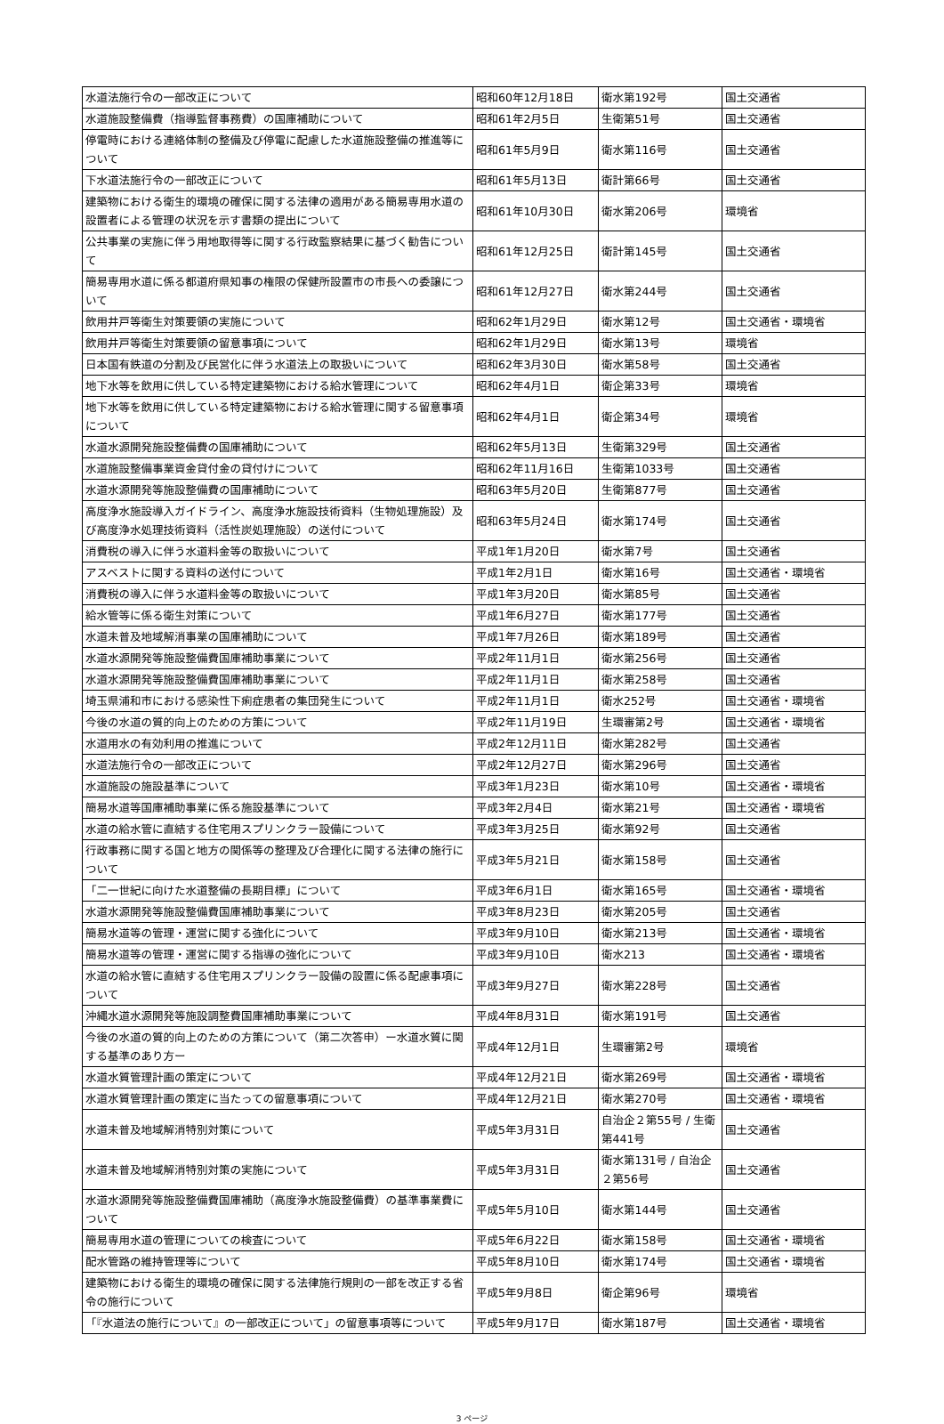| 水道法施行令の一部改正について | 昭和60年12月18日 | 衛水第192号 | 国土交通省 |
| 水道施設整備費（指導監督事務費）の国庫補助について | 昭和61年2月5日 | 生衛第51号 | 国土交通省 |
| 停電時における連絡体制の整備及び停電に配慮した水道施設整備の推進等について | 昭和61年5月9日 | 衛水第116号 | 国土交通省 |
| 下水道法施行令の一部改正について | 昭和61年5月13日 | 衛計第66号 | 国土交通省 |
| 建築物における衛生的環境の確保に関する法律の適用がある簡易専用水道の設置者による管理の状況を示す書類の提出について | 昭和61年10月30日 | 衛水第206号 | 環境省 |
| 公共事業の実施に伴う用地取得等に関する行政監察結果に基づく勧告について | 昭和61年12月25日 | 衛計第145号 | 国土交通省 |
| 簡易専用水道に係る都道府県知事の権限の保健所設置市の市長への委譲について | 昭和61年12月27日 | 衛水第244号 | 国土交通省 |
| 飲用井戸等衛生対策要領の実施について | 昭和62年1月29日 | 衛水第12号 | 国土交通省・環境省 |
| 飲用井戸等衛生対策要領の留意事項について | 昭和62年1月29日 | 衛水第13号 | 環境省 |
| 日本国有鉄道の分割及び民営化に伴う水道法上の取扱いについて | 昭和62年3月30日 | 衛水第58号 | 国土交通省 |
| 地下水等を飲用に供している特定建築物における給水管理について | 昭和62年4月1日 | 衛企第33号 | 環境省 |
| 地下水等を飲用に供している特定建築物における給水管理に関する留意事項について | 昭和62年4月1日 | 衛企第34号 | 環境省 |
| 水道水源開発施設整備費の国庫補助について | 昭和62年5月13日 | 生衛第329号 | 国土交通省 |
| 水道施設整備事業資金貸付金の貸付けについて | 昭和62年11月16日 | 生衛第1033号 | 国土交通省 |
| 水道水源開発等施設整備費の国庫補助について | 昭和63年5月20日 | 生衛第877号 | 国土交通省 |
| 高度浄水施設導入ガイドライン、高度浄水施設技術資料（生物処理施設）及び高度浄水処理技術資料（活性炭処理施設）の送付について | 昭和63年5月24日 | 衛水第174号 | 国土交通省 |
| 消費税の導入に伴う水道料金等の取扱いについて | 平成1年1月20日 | 衛水第7号 | 国土交通省 |
| アスベストに関する資料の送付について | 平成1年2月1日 | 衛水第16号 | 国土交通省・環境省 |
| 消費税の導入に伴う水道料金等の取扱いについて | 平成1年3月20日 | 衛水第85号 | 国土交通省 |
| 給水管等に係る衛生対策について | 平成1年6月27日 | 衛水第177号 | 国土交通省 |
| 水道未普及地域解消事業の国庫補助について | 平成1年7月26日 | 衛水第189号 | 国土交通省 |
| 水道水源開発等施設整備費国庫補助事業について | 平成2年11月1日 | 衛水第256号 | 国土交通省 |
| 水道水源開発等施設整備費国庫補助事業について | 平成2年11月1日 | 衛水第258号 | 国土交通省 |
| 埼玉県浦和市における感染性下痢症患者の集団発生について | 平成2年11月1日 | 衛水252号 | 国土交通省・環境省 |
| 今後の水道の質的向上のための方策について | 平成2年11月19日 | 生環審第2号 | 国土交通省・環境省 |
| 水道用水の有効利用の推進について | 平成2年12月11日 | 衛水第282号 | 国土交通省 |
| 水道法施行令の一部改正について | 平成2年12月27日 | 衛水第296号 | 国土交通省 |
| 水道施設の施設基準について | 平成3年1月23日 | 衛水第10号 | 国土交通省・環境省 |
| 簡易水道等国庫補助事業に係る施設基準について | 平成3年2月4日 | 衛水第21号 | 国土交通省・環境省 |
| 水道の給水管に直結する住宅用スプリンクラー設備について | 平成3年3月25日 | 衛水第92号 | 国土交通省 |
| 行政事務に関する国と地方の関係等の整理及び合理化に関する法律の施行について | 平成3年5月21日 | 衛水第158号 | 国土交通省 |
| 「二一世紀に向けた水道整備の長期目標」について | 平成3年6月1日 | 衛水第165号 | 国土交通省・環境省 |
| 水道水源開発等施設整備費国庫補助事業について | 平成3年8月23日 | 衛水第205号 | 国土交通省 |
| 簡易水道等の管理・運営に関する強化について | 平成3年9月10日 | 衛水第213号 | 国土交通省・環境省 |
| 簡易水道等の管理・運営に関する指導の強化について | 平成3年9月10日 | 衛水213 | 国土交通省・環境省 |
| 水道の給水管に直結する住宅用スプリンクラー設備の設置に係る配慮事項について | 平成3年9月27日 | 衛水第228号 | 国土交通省 |
| 沖縄水道水源開発等施設調整費国庫補助事業について | 平成4年8月31日 | 衛水第191号 | 国土交通省 |
| 今後の水道の質的向上のための方策について（第二次答申）ー水道水質に関する基準のあり方ー | 平成4年12月1日 | 生環審第2号 | 環境省 |
| 水道水質管理計画の策定について | 平成4年12月21日 | 衛水第269号 | 国土交通省・環境省 |
| 水道水質管理計画の策定に当たっての留意事項について | 平成4年12月21日 | 衛水第270号 | 国土交通省・環境省 |
| 水道未普及地域解消特別対策について | 平成5年3月31日 | 自治企２第55号 / 生衛第441号 | 国土交通省 |
| 水道未普及地域解消特別対策の実施について | 平成5年3月31日 | 衛水第131号 / 自治企２第56号 | 国土交通省 |
| 水道水源開発等施設整備費国庫補助（高度浄水施設整備費）の基準事業費について | 平成5年5月10日 | 衛水第144号 | 国土交通省 |
| 簡易専用水道の管理についての検査について | 平成5年6月22日 | 衛水第158号 | 国土交通省・環境省 |
| 配水管路の維持管理等について | 平成5年8月10日 | 衛水第174号 | 国土交通省・環境省 |
| 建築物における衛生的環境の確保に関する法律施行規則の一部を改正する省令の施行について | 平成5年9月8日 | 衛企第96号 | 環境省 |
| 「『水道法の施行について』の一部改正について」の留意事項等について | 平成5年9月17日 | 衛水第187号 | 国土交通省・環境省 |
3 ページ